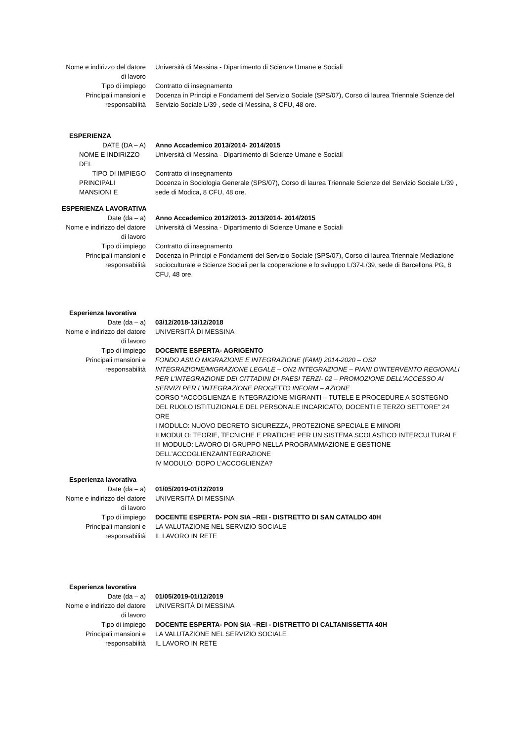Nome e indirizzo del datore
di lavoro
Università di Messina - Dipartimento di Scienze Umane e Sociali
Tipo di impiego Contratto di insegnamento
Principali mansioni e
responsabilità
Docenza in Principi e Fondamenti del Servizio Sociale (SPS/07), Corso di laurea Triennale Scienze del Servizio Sociale L/39 , sede di Messina, 8 CFU, 48 ore.
ESPERIENZA
DATE (DA – A) Anno Accademico 2013/2014- 2014/2015
NOME E INDIRIZZO DEL
Università di Messina - Dipartimento di Scienze Umane e Sociali
TIPO DI IMPIEGO Contratto di insegnamento
PRINCIPALI MANSIONI E
Docenza in Sociologia Generale (SPS/07), Corso di laurea Triennale Scienze del Servizio Sociale L/39 , sede di Modica, 8 CFU, 48 ore.
ESPERIENZA LAVORATIVA
Date (da – a) Anno Accademico 2012/2013- 2013/2014- 2014/2015
Nome e indirizzo del datore
di lavoro
Università di Messina - Dipartimento di Scienze Umane e Sociali
Tipo di impiego Contratto di insegnamento
Principali mansioni e
responsabilità
Docenza in Principi e Fondamenti del Servizio Sociale (SPS/07), Corso di laurea Triennale Mediazione socioculturale e Scienze Sociali per la cooperazione e lo sviluppo L/37-L/39, sede di Barcellona PG, 8 CFU, 48 ore.
Esperienza lavorativa
Date (da – a) 03/12/2018-13/12/2018
Nome e indirizzo del datore
di lavoro
UNIVERSITÀ DI MESSINA
Tipo di impiego DOCENTE ESPERTA- AGRIGENTO
Principali mansioni e
responsabilità
FONDO ASILO MIGRAZIONE E INTEGRAZIONE (FAMI) 2014-2020 – OS2 INTEGRAZIONE/MIGRAZIONE LEGALE – ON2 INTEGRAZIONE – PIANI D’INTERVENTO REGIONALI PER L’INTEGRAZIONE DEI CITTADINI DI PAESI TERZI- 02 – PROMOZIONE DELL’ACCESSO AI SERVIZI PER L’INTEGRAZIONE PROGETTO INFORM – AZIONE
CORSO “ACCOGLIENZA E INTEGRAZIONE MIGRANTI – TUTELE E PROCEDURE A SOSTEGNO DEL RUOLO ISTITUZIONALE DEL PERSONALE INCARICATO, DOCENTI E TERZO SETTORE” 24 ORE
I MODULO: NUOVO DECRETO SICUREZZA, PROTEZIONE SPECIALE E MINORI
II MODULO: TEORIE, TECNICHE E PRATICHE PER UN SISTEMA SCOLASTICO INTERCULTURALE
III MODULO: LAVORO DI GRUPPO NELLA PROGRAMMAZIONE E GESTIONE DELL’ACCOGLIENZA/INTEGRAZIONE
IV MODULO: DOPO L’ACCOGLIENZA?
Esperienza lavorativa
Date (da – a) 01/05/2019-01/12/2019
Nome e indirizzo del datore
di lavoro
UNIVERSITÀ DI MESSINA
Tipo di impiego DOCENTE ESPERTA- PON SIA –REI - DISTRETTO DI SAN CATALDO 40H
Principali mansioni e
responsabilità
LA VALUTAZIONE NEL SERVIZIO SOCIALE
IL LAVORO IN RETE
Esperienza lavorativa
Date (da – a) 01/05/2019-01/12/2019
Nome e indirizzo del datore
di lavoro
UNIVERSITÀ DI MESSINA
Tipo di impiego DOCENTE ESPERTA- PON SIA –REI - DISTRETTO DI CALTANISSETTA 40H
Principali mansioni e
responsabilità
LA VALUTAZIONE NEL SERVIZIO SOCIALE
IL LAVORO IN RETE